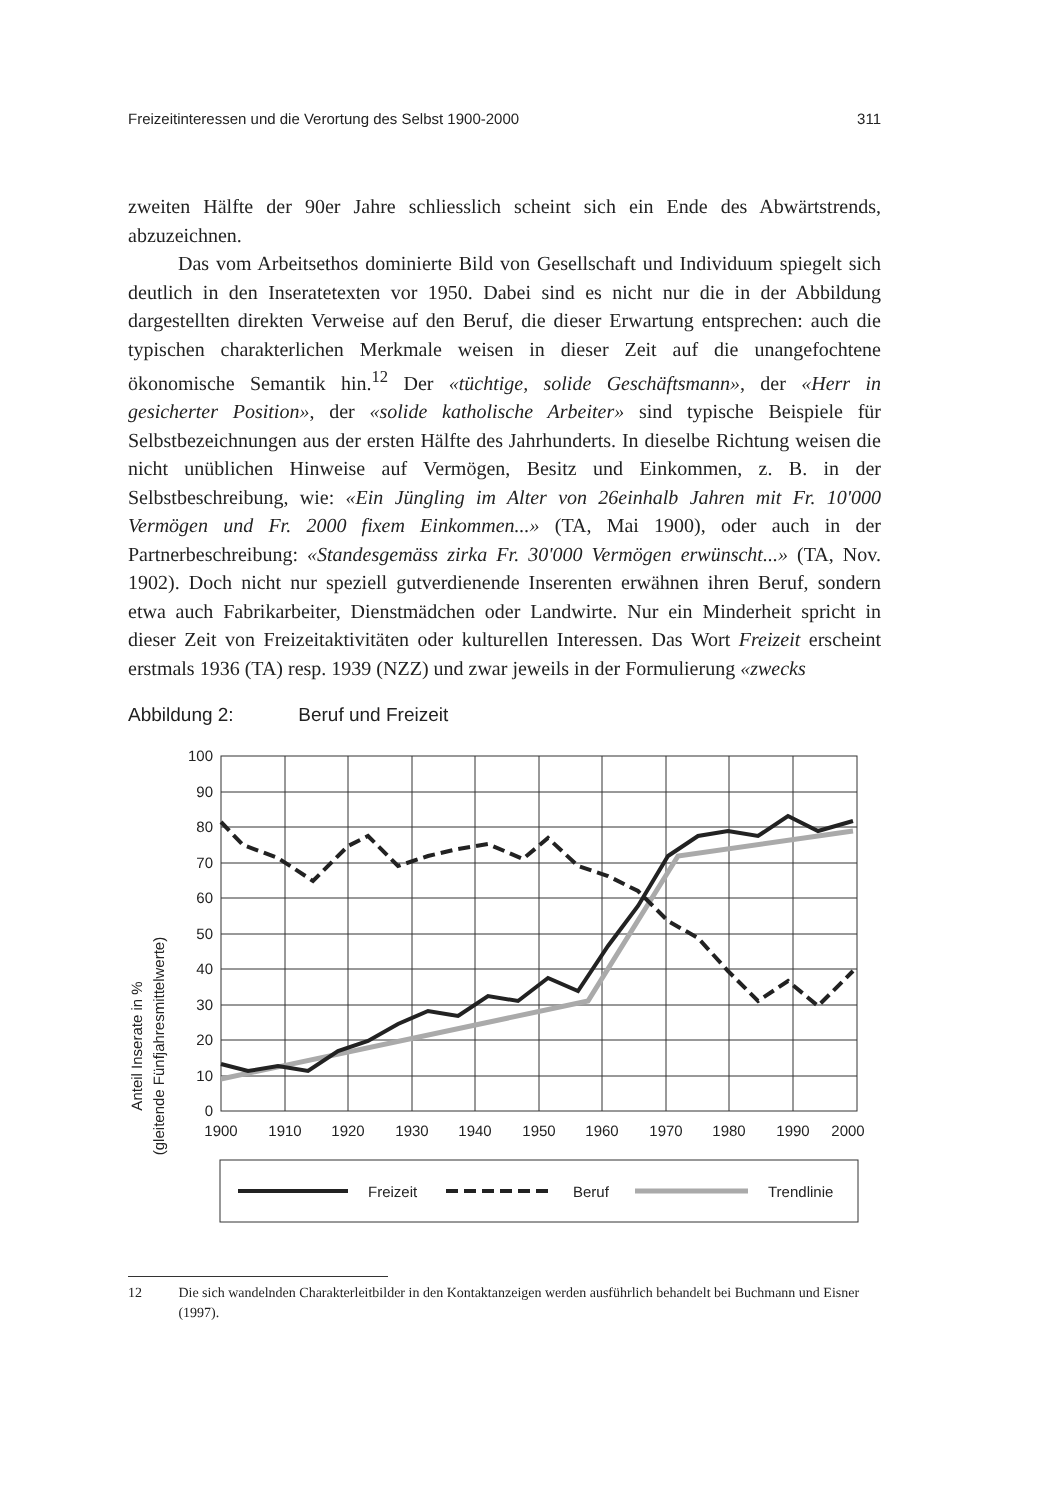Freizeitinteressen und die Verortung des Selbst 1900-2000 311
zweiten Hälfte der 90er Jahre schliesslich scheint sich ein Ende des Abwärtstrends, abzuzeichnen.
Das vom Arbeitsethos dominierte Bild von Gesellschaft und Individuum spiegelt sich deutlich in den Inseratetexten vor 1950. Dabei sind es nicht nur die in der Abbildung dargestellten direkten Verweise auf den Beruf, die dieser Erwartung entsprechen: auch die typischen charakterlichen Merkmale weisen in dieser Zeit auf die unangefochtene ökonomische Semantik hin.<sup>12</sup> Der «tüchtige, solide Geschäftsmann», der «Herr in gesicherter Position», der «solide katholische Arbeiter» sind typische Beispiele für Selbstbezeichnungen aus der ersten Hälfte des Jahrhunderts. In dieselbe Richtung weisen die nicht unüblichen Hinweise auf Vermögen, Besitz und Einkommen, z. B. in der Selbstbeschreibung, wie: «Ein Jüngling im Alter von 26einhalb Jahren mit Fr. 10'000 Vermögen und Fr. 2000 fixem Einkommen...» (TA, Mai 1900), oder auch in der Partnerbeschreibung: «Standesgemäss zirka Fr. 30'000 Vermögen erwünscht...» (TA, Nov. 1902). Doch nicht nur speziell gutverdienende Inserenten erwähnen ihren Beruf, sondern etwa auch Fabrikarbeiter, Dienstmädchen oder Landwirte. Nur ein Minderheit spricht in dieser Zeit von Freizeitaktivitäten oder kulturellen Interessen. Das Wort Freizeit erscheint erstmals 1936 (TA) resp. 1939 (NZZ) und zwar jeweils in der Formulierung «zwecks
Abbildung 2: Beruf und Freizeit
Anteil Inserate in %
(gleitende Fünfjahresmittelwerte)
100
90
80
70
60
50
40
30
20
10
0
1900
1910
1920
1930
1940
1950
1960
1970
1980
1990
2000
Freizeit
Beruf
Trendlinie
12 Die sich wandelnden Charakterleitbilder in den Kontaktanzeigen werden ausführlich behandelt bei Buchmann und Eisner (1997).